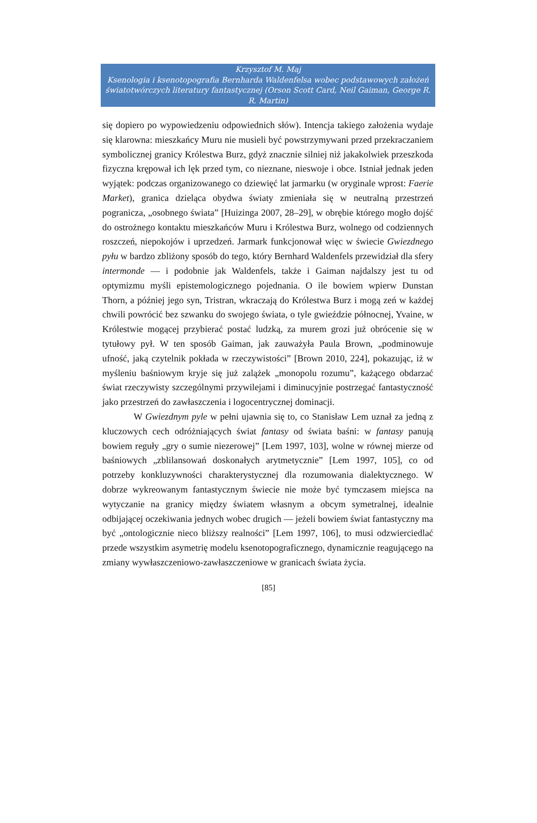Krzysztof M. Maj
Ksenologia i ksenotopografia Bernharda Waldenfelsa wobec podstawowych założeń światotwórczych literatury fantastycznej (Orson Scott Card, Neil Gaiman, George R. R. Martin)
się dopiero po wypowiedzeniu odpowiednich słów). Intencja takiego założenia wydaje się klarowna: mieszkańcy Muru nie musieli być powstrzymywani przed przekraczaniem symbolicznej granicy Królestwa Burz, gdyż znacznie silniej niż jakakolwiek przeszkoda fizyczna krępował ich lęk przed tym, co nieznane, nieswoje i obce. Istniał jednak jeden wyjątek: podczas organizowanego co dziewięć lat jarmarku (w oryginale wprost: Faerie Market), granica dzieląca obydwa światy zmieniała się w neutralną przestrzeń pogranicza, „osobnego świata” [Huizinga 2007, 28–29], w obrębie którego mogło dojść do ostrożnego kontaktu mieszkańców Muru i Królestwa Burz, wolnego od codziennych roszczeń, niepokojów i uprzedzeń. Jarmark funkcjonował więc w świecie Gwiezdnego pyłu w bardzo zbliżony sposób do tego, który Bernhard Waldenfels przewidział dla sfery intermonde — i podobnie jak Waldenfels, także i Gaiman najdalszy jest tu od optymizmu myśli epistemologicznego pojednania. O ile bowiem wpierw Dunstan Thorn, a później jego syn, Tristran, wkraczają do Królestwa Burz i mogą zeń w każdej chwili powrócić bez szwanku do swojego świata, o tyle gwieździe północnej, Yvaine, w Królestwie mogącej przybierać postać ludzką, za murem grozi już obrócenie się w tytułowy pył. W ten sposób Gaiman, jak zauważyła Paula Brown, „podminowuje ufność, jaką czytelnik pokłada w rzeczywistości” [Brown 2010, 224], pokazując, iż w myśleniu baśniowym kryje się już zalążek „monopolu rozumu”, każącego obdarzać świat rzeczywisty szczególnymi przywilejami i diminucyjnie postrzegać fantastyczność jako przestrzeń do zawłaszczenia i logocentrycznej dominacji.
W Gwiezdnym pyle w pełni ujawnia się to, co Stanisław Lem uznał za jedną z kluczowych cech odróżniających świat fantasy od świata baśni: w fantasy panują bowiem reguły „gry o sumie niezerowej” [Lem 1997, 103], wolne w równej mierze od baśniowych „zblilansowań doskonałych arytmetycznie” [Lem 1997, 105], co od potrzeby konkluzywności charakterystycznej dla rozumowania dialektycznego. W dobrze wykreowanym fantastycznym świecie nie może być tymczasem miejsca na wytyczanie na granicy między światem własnym a obcym symetralnej, idealnie odbijającej oczekiwania jednych wobec drugich — jeżeli bowiem świat fantastyczny ma być „ontologicznie nieco bliższy realności” [Lem 1997, 106], to musi odzwierciedlać przede wszystkim asymetrię modelu ksenotopograficznego, dynamicznie reagującego na zmiany wywłaszczeniowo-zawłaszczeniowe w granicach świata życia.
[85]